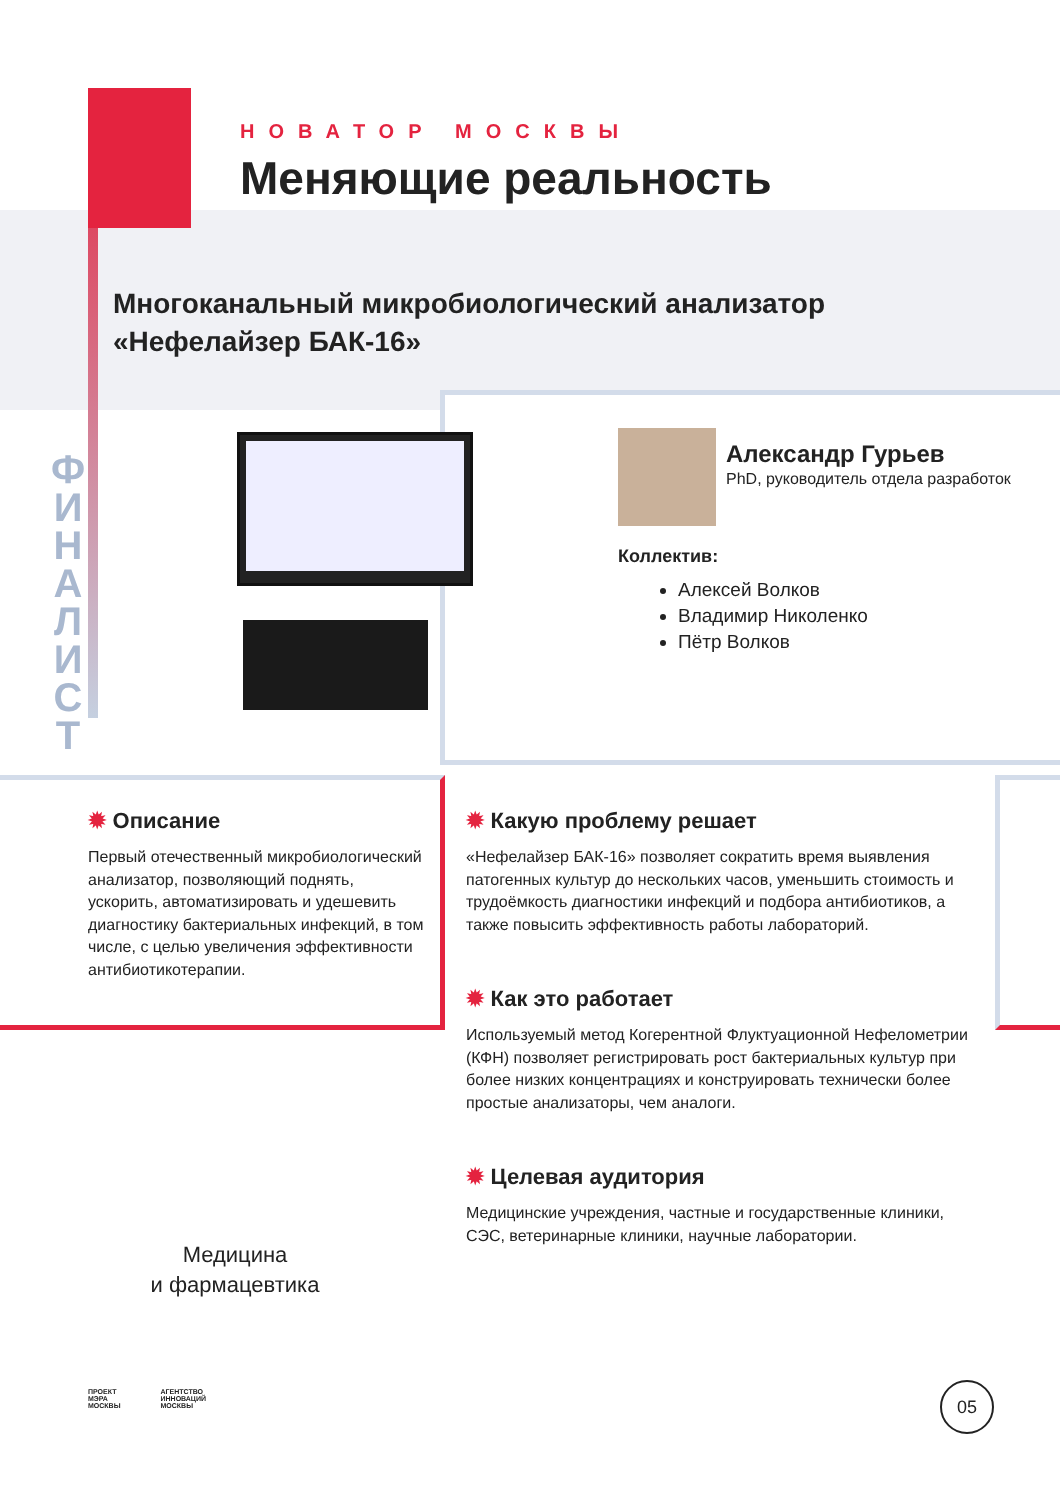НОВАТОР МОСКВЫ
Меняющие реальность
Многоканальный микробиологический анализатор «Нефелайзер БАК-16»
Ф
И
Н
А
Л
И
С
Т
Александр Гурьев
PhD, руководитель отдела разработок
Коллектив:
Алексей Волков
Владимир Николенко
Пётр Волков
✹ Описание
Первый отечественный микробиологический анализатор, позволяющий поднять, ускорить, автоматизировать и удешевить диагностику бактериальных инфекций, в том числе, с целью увеличения эффективности антибиотикотерапии.
✹ Какую проблему решает
«Нефелайзер БАК-16» позволяет сократить время выявления патогенных культур до нескольких часов, уменьшить стоимость и трудоёмкость диагностики инфекций и подбора антибиотиков, а также повысить эффективность работы лабораторий.
✹ Как это работает
Используемый метод Когерентной Флуктуационной Нефелометрии (КФН) позволяет регистрировать рост бактериальных культур при более низких концентрациях и конструировать технически более простые анализаторы, чем аналоги.
✹ Целевая аудитория
Медицинские учреждения, частные и государственные клиники, СЭС, ветеринарные клиники, научные лаборатории.
Медицина
и фармацевтика
ПРОЕКТ
МЭРА
МОСКВЫ
АГЕНТСТВО
ИННОВАЦИЙ
МОСКВЫ
05